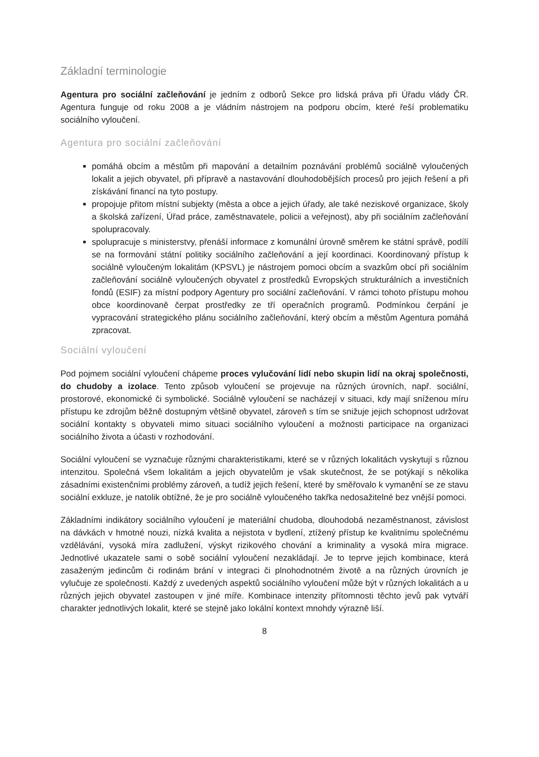Základní terminologie
Agentura pro sociální začleňování je jedním z odborů Sekce pro lidská práva při Úřadu vlády ČR. Agentura funguje od roku 2008 a je vládním nástrojem na podporu obcím, které řeší problematiku sociálního vyloučení.
Agentura pro sociální začleňování
pomáhá obcím a městům při mapování a detailním poznávání problémů sociálně vyloučených lokalit a jejich obyvatel, při přípravě a nastavování dlouhodobějších procesů pro jejich řešení a při získávání financí na tyto postupy.
propojuje přitom místní subjekty (města a obce a jejich úřady, ale také neziskové organizace, školy a školská zařízení, Úřad práce, zaměstnavatele, policii a veřejnost), aby při sociálním začleňování spolupracovaly.
spolupracuje s ministerstvy, přenáší informace z komunální úrovně směrem ke státní správě, podílí se na formování státní politiky sociálního začleňování a její koordinaci. Koordinovaný přístup k sociálně vyloučeným lokalitám (KPSVL) je nástrojem pomoci obcím a svazkům obcí při sociálním začleňování sociálně vyloučených obyvatel z prostředků Evropských strukturálních a investičních fondů (ESIF) za místní podpory Agentury pro sociální začleňování. V rámci tohoto přístupu mohou obce koordinovaně čerpat prostředky ze tří operačních programů. Podmínkou čerpání je vypracování strategického plánu sociálního začleňování, který obcím a městům Agentura pomáhá zpracovat.
Sociální vyloučení
Pod pojmem sociální vyloučení chápeme proces vylučování lidí nebo skupin lidí na okraj společnosti, do chudoby a izolace. Tento způsob vyloučení se projevuje na různých úrovních, např. sociální, prostorové, ekonomické či symbolické. Sociálně vyloučení se nacházejí v situaci, kdy mají sníženou míru přístupu ke zdrojům běžně dostupným většině obyvatel, zároveň s tím se snižuje jejich schopnost udržovat sociální kontakty s obyvateli mimo situaci sociálního vyloučení a možnosti participace na organizaci sociálního života a účasti v rozhodování.
Sociální vyloučení se vyznačuje různými charakteristikami, které se v různých lokalitách vyskytují s různou intenzitou. Společná všem lokalitám a jejich obyvatelům je však skutečnost, že se potýkají s několika zásadními existenčními problémy zároveň, a tudíž jejich řešení, které by směřovalo k vymanění se ze stavu sociální exkluze, je natolik obtížné, že je pro sociálně vyloučeného takřka nedosažitelné bez vnější pomoci.
Základními indikátory sociálního vyloučení je materiální chudoba, dlouhodobá nezaměstnanost, závislost na dávkách v hmotné nouzi, nízká kvalita a nejistota v bydlení, ztížený přístup ke kvalitnímu společnému vzdělávání, vysoká míra zadlužení, výskyt rizikového chování a kriminality a vysoká míra migrace. Jednotlivé ukazatele sami o sobě sociální vyloučení nezakládají. Je to teprve jejich kombinace, která zasaženým jedincům či rodinám brání v integraci či plnohodnotném životě a na různých úrovních je vylučuje ze společnosti. Každý z uvedených aspektů sociálního vyloučení může být v různých lokalitách a u různých jejich obyvatel zastoupen v jiné míře. Kombinace intenzity přítomnosti těchto jevů pak vytváří charakter jednotlivých lokalit, které se stejně jako lokální kontext mnohdy výrazně liší.
8